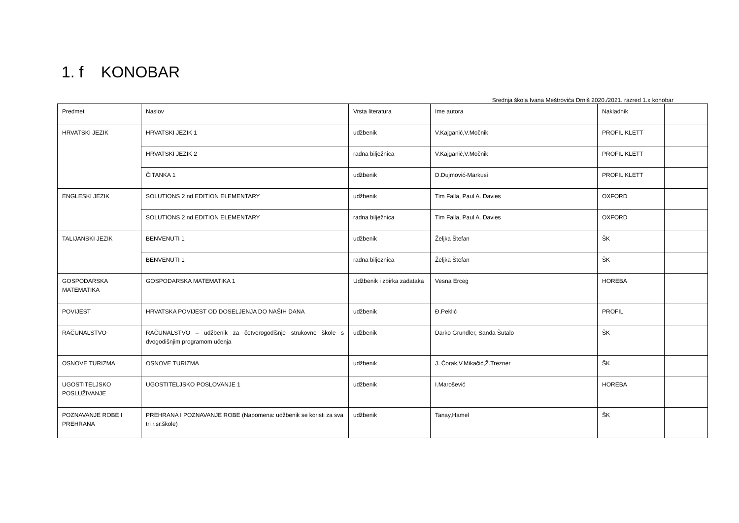1. f KONOBAR
Srednja škola Ivana Meštrovića Drniš 2020./2021. razred 1.x konobar
| Predmet | Naslov | Vrsta literatura | Ime autora | Nakladnik | |
| HRVATSKI JEZIK | HRVATSKI JEZIK 1 | udžbenik | V.Kajganić,V.Močnik | PROFIL KLETT | |
| | HRVATSKI JEZIK 2 | radna bilježnica | V.Kajganić,V.Močnik | PROFIL KLETT | |
| | ČITANKA 1 | udžbenik | D.Dujmović-Markusi | PROFIL KLETT | |
| ENGLESKI JEZIK | SOLUTIONS 2 nd EDITION ELEMENTARY | udžbenik | Tim Falla, Paul A. Davies | OXFORD | |
| | SOLUTIONS 2 nd EDITION ELEMENTARY | radna bilježnica | Tim Falla, Paul A. Davies | OXFORD | |
| TALIJANSKI JEZIK | BENVENUTI 1 | udžbenik | Željka Štefan | ŠK | |
| | BENVENUTI 1 | radna biljeznica | Željka Štefan | ŠK | |
| GOSPODARSKA MATEMATIKA | GOSPODARSKA MATEMATIKA 1 | Udžbenik i zbirka zadataka | Vesna Erceg | HOREBA | |
| POVIJEST | HRVATSKA POVIJEST OD DOSELJENJA DO NAŠIH DANA | udžbenik | Đ.Peklić | PROFIL | |
| RAČUNALSTVO | RAČUNALSTVO – udžbenik za četverogodišnje strukovne škole s dvogodišnjim programom učenja | udžbenik | Darko Grundler, Sanda Šutalo | ŠK | |
| OSNOVE TURIZMA | OSNOVE TURIZMA | udžbenik | J. Ćorak,V.Mikačić,Ž.Trezner | ŠK | |
| UGOSTITELJSKO POSLUŽIVANJE | UGOSTITELJSKO POSLOVANJE 1 | udžbenik | I.Marošević | HOREBA | |
| POZNAVANJE ROBE I PREHRANA | PREHRANA I POZNAVANJE ROBE (Napomena: udžbenik se koristi za sva tri r.sr.škole) | udžbenik | Tanay,Hamel | ŠK | |